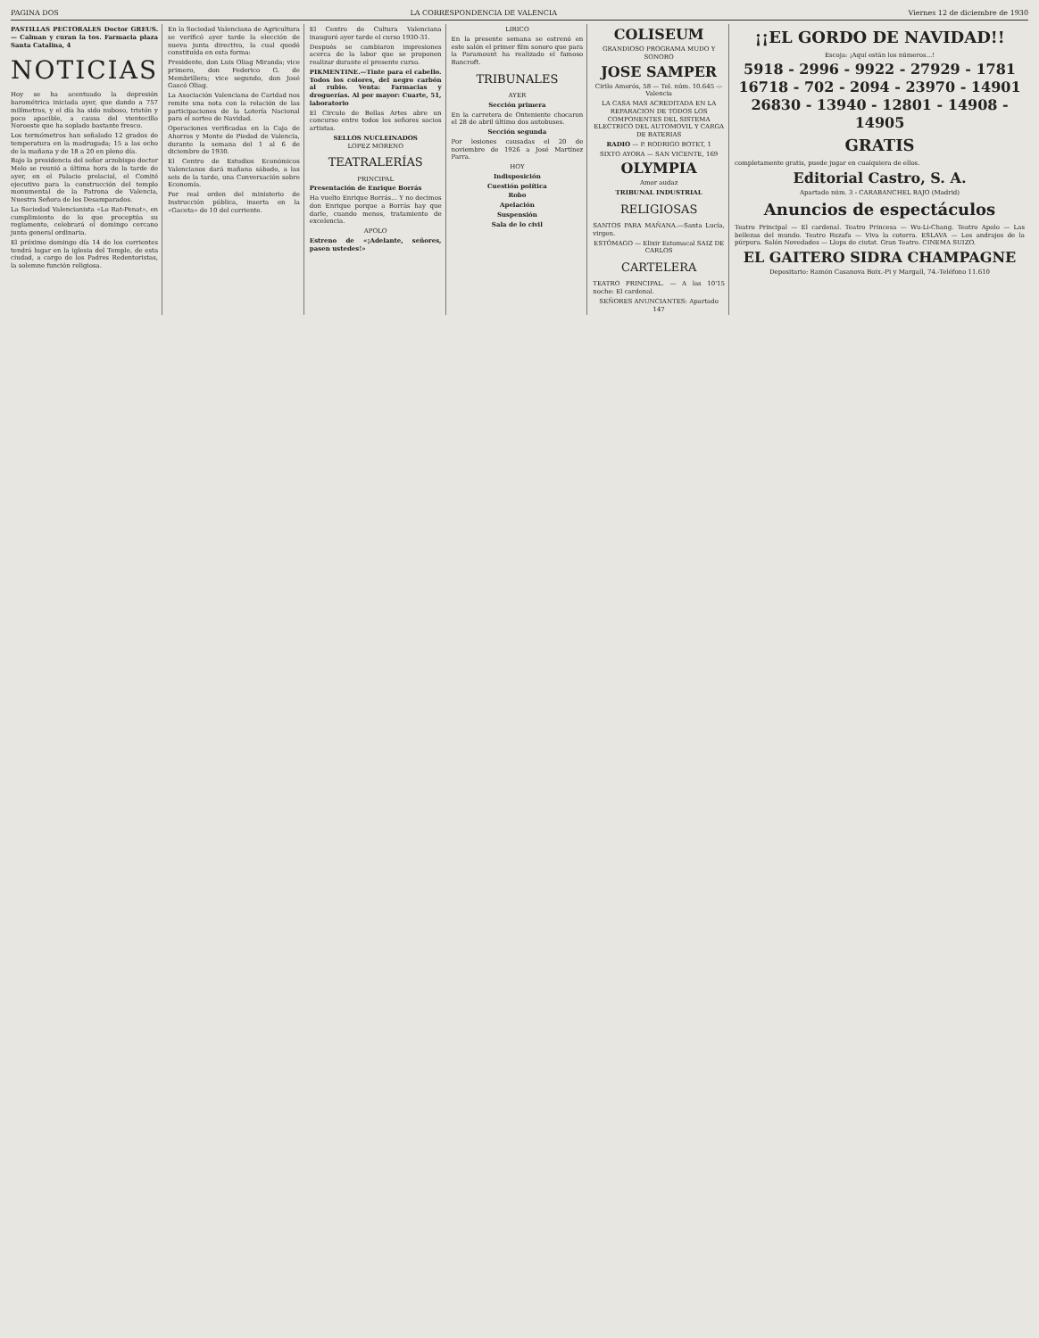PAGINA DOS LA CORRESPONDENCIA DE VALENCIA Viernes 12 de diciembre de 1930
PASTILLAS PECTORALES Doctor GREUS. — Calman y curan la tos. Farmacia plaza Santa Catalina, 4
NOTICIAS
Hoy se ha acentuado la depresión barométrica iniciada ayer, que dando a 757 milímetros, y el día ha sido nuboso, tristón y poco apacible, a causa del vientecillo Noroeste que ha soplado bastante fresco.
Los termómetros han señalado 12 grados de temperatura en la madrugada; 15 a las ocho de la mañana y de 18 a 20 en pleno día.
Bajo la presidencia del señor arzobispo doctor Melo se reunió a última hora de la tarde de ayer, en el Palacio prelacial, el Comité ejecutivo para la construcción del templo monumental de la Patrona de Valencia, Nuestra Señora de los Desamparados.
La Sociedad Valencianista «Lo Rat-Penat», en cumplimiento de lo que preceptúa su reglamento, celebrará el domingo cercano junta general ordinaria.
El próximo domingo día 14 de los corrientes tendrá lugar en la iglesia del Temple, de esta ciudad, a cargo de los Padres Redentoristas, la solemne función religiosa.
En la Sociedad Valenciana de Agricultura se verificó ayer tarde la elección de nueva junta directiva, la cual quedó constituída en esta forma:
Presidente, don Luis Oliag Miranda; vice primero, don Federico G. de Membrillera; vice segundo, don José Gascó Oliag.
La Asociación Valenciana de Caridad nos remite una nota con la relación de las participaciones de la Lotería Nacional para el sorteo de Navidad.
Operaciones verificadas en la Caja de Ahorros y Monte de Piedad de Valencia, durante la semana del 1 al 6 de diciembre de 1930.
El Centro de Estudios Económicos Valencianos dará mañana sábado, a las seis de la tarde, una Conversación sobre Economía.
Por real orden del ministerio de Instrucción pública, inserta en la «Gaceta» de 10 del corriente.
El Centro de Cultura Valenciana inauguró ayer tarde el curso 1930-31.
Después se cambiaron impresiones acerca de la labor que se proponen realizar durante el presente curso.
PIKMENTINE.—Tinte para el cabello. Todos los colores, del negro carbón al rubio. Venta: Farmacias y droguerías. Al por mayor: Cuarte, 51, laboratorio
El Círculo de Bellas Artes abre un concurso entre todos los señores socios artistas.
SELLOS NUCLEINADOS
LOPEZ MORENO
TEATRALERÍAS
PRINCIPAL
Presentación de Enrique Borrás
Ha vuelto Enrique Borrás... Y no decimos don Enrique porque a Borrás hay que darle, cuando menos, tratamiento de excelencia.
APOLO
Estreno de «¡Adelante, señores, pasen ustedes!»
LIRICO
En la presente semana se estrenó en este salón el primer film sonoro que para la Paramount ha realizado el famoso Bancroft.
TRIBUNALES
AYER
Sección primera
En la carretera de Onteniente chocaron el 28 de abril último dos autobuses.
Sección segunda
Por lesiones causadas el 20 de noviembre de 1926 a José Martínez Parra.
HOY
Indisposición
Cuestión política
Robo
Apelación
Suspensión
Sala de lo civil
COLISEUM
GRANDIOSO PROGRAMA MUDO Y SONORO
JOSE SAMPER
Cirilo Amorós, 58 — Tel. núm. 10.645 -:- Valencia
LA CASA MAS ACREDITADA EN LA REPARACION DE TODOS LOS COMPONENTES DEL SISTEMA ELECTRICO DEL AUTOMOVIL Y CARGA DE BATERIAS
RADIO — P. RODRIGO BOTET, 1
SIXTO AYORA — SAN VICENTE, 169
OLYMPIA
Amor audaz
TRIBUNAL INDUSTRIAL
RELIGIOSAS
SANTOS PARA MAÑANA.—Santa Lucía, virgen.
ESTÓMAGO — Elixir Estomacal SAIZ DE CARLOS
CARTELERA
TEATRO PRINCIPAL. — A las 10'15 noche: El cardenal.
SEÑORES ANUNCIANTES: Apartado 147
¡¡EL GORDO DE NAVIDAD!!
Escoja: ¡Aquí están los números...!
5918 - 2996 - 9922 - 27929 - 1781
16718 - 702 - 2094 - 23970 - 14901
26830 - 13940 - 12801 - 14908 - 14905
GRATIS
completamente gratis, puede jugar en cualquiera de ellos.
Editorial Castro, S. A.
Apartado núm. 3 - CARABANCHEL BAJO (Madrid)
Anuncios de espectáculos
Teatro Principal — El cardenal. Teatro Princesa — Wu-Li-Chang. Teatro Apolo — Las bellezas del mundo. Teatro Ruzafa — Viva la cotorra. ESLAVA — Los andrajos de la púrpura. Salón Novedades — Llops de ciutat. Gran Teatro. CINEMA SUIZO.
EL GAITERO SIDRA CHAMPAGNE
Depositario: Ramón Casanova Boix.-Pi y Margall, 74.-Teléfono 11.610